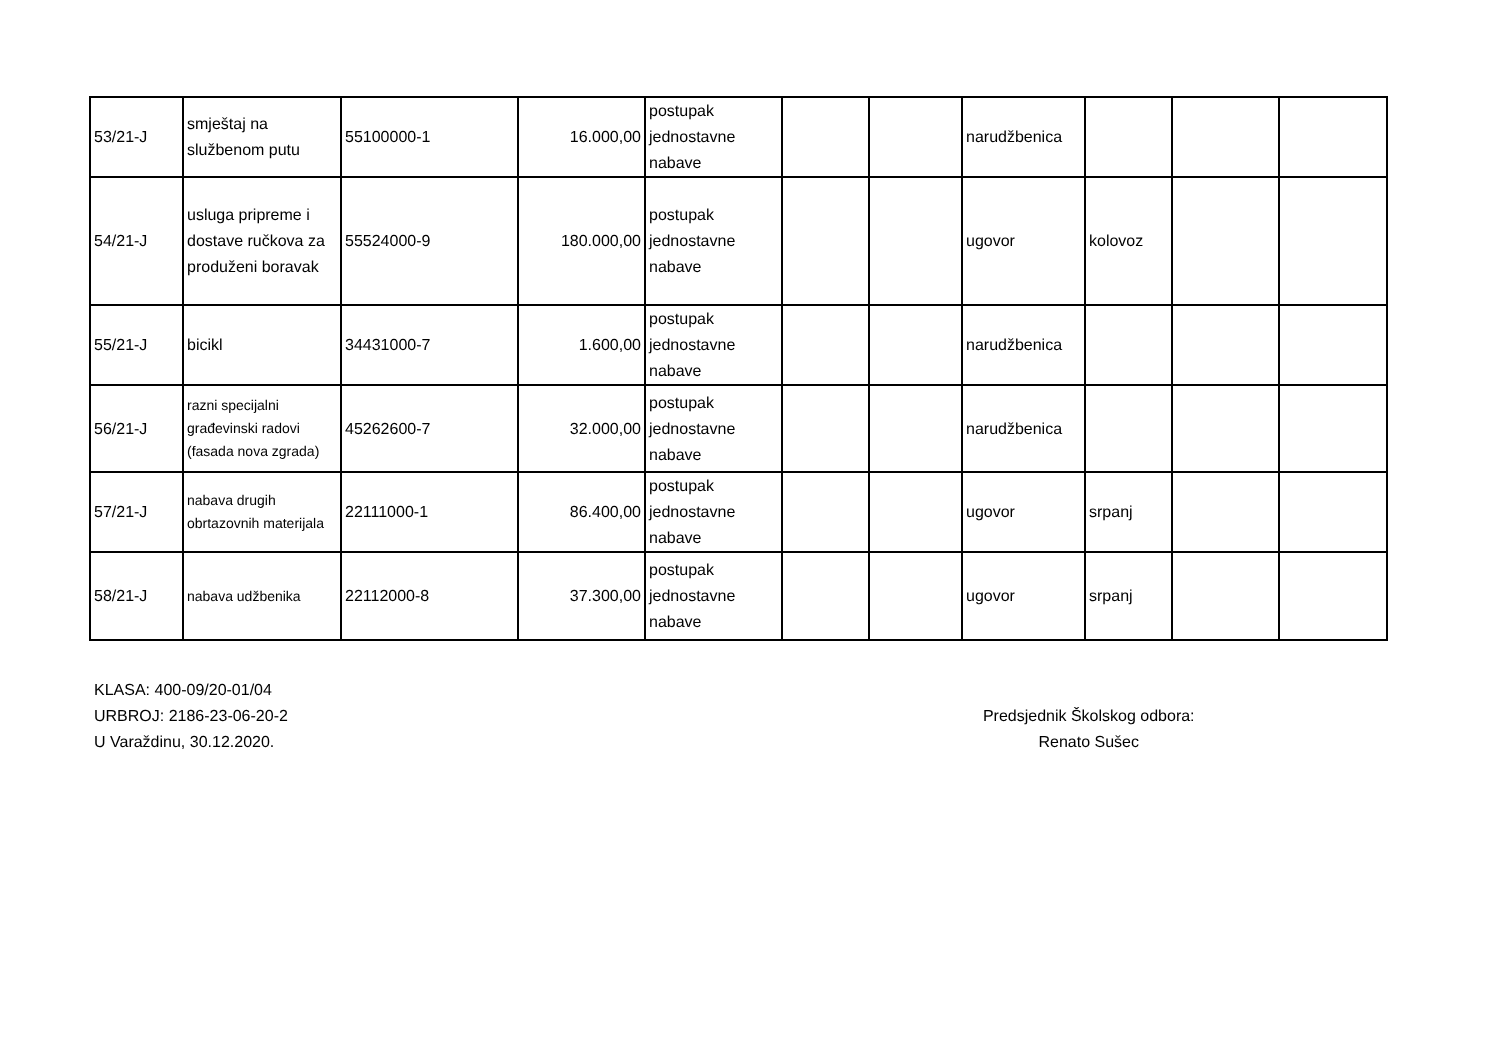| 53/21-J | smještaj na službenom putu | 55100000-1 | 16.000,00 | postupak jednostavne nabave | | | narudžbenica | | | |
| 54/21-J | usluga pripreme i dostave ručkova za produženi boravak | 55524000-9 | 180.000,00 | postupak jednostavne nabave | | | ugovor | kolovoz | | |
| 55/21-J | bicikl | 34431000-7 | 1.600,00 | postupak jednostavne nabave | | | narudžbenica | | | |
| 56/21-J | razni specijalni građevinski radovi (fasada nova zgrada) | 45262600-7 | 32.000,00 | postupak jednostavne nabave | | | narudžbenica | | | |
| 57/21-J | nabava drugih obrtazovnih materijala | 22111000-1 | 86.400,00 | postupak jednostavne nabave | | | ugovor | srpanj | | |
| 58/21-J | nabava udžbenika | 22112000-8 | 37.300,00 | postupak jednostavne nabave | | | ugovor | srpanj | | |
KLASA: 400-09/20-01/04
URBROJ: 2186-23-06-20-2
U Varaždinu, 30.12.2020.
Predsjednik Školskog odbora:
Renato Sušec